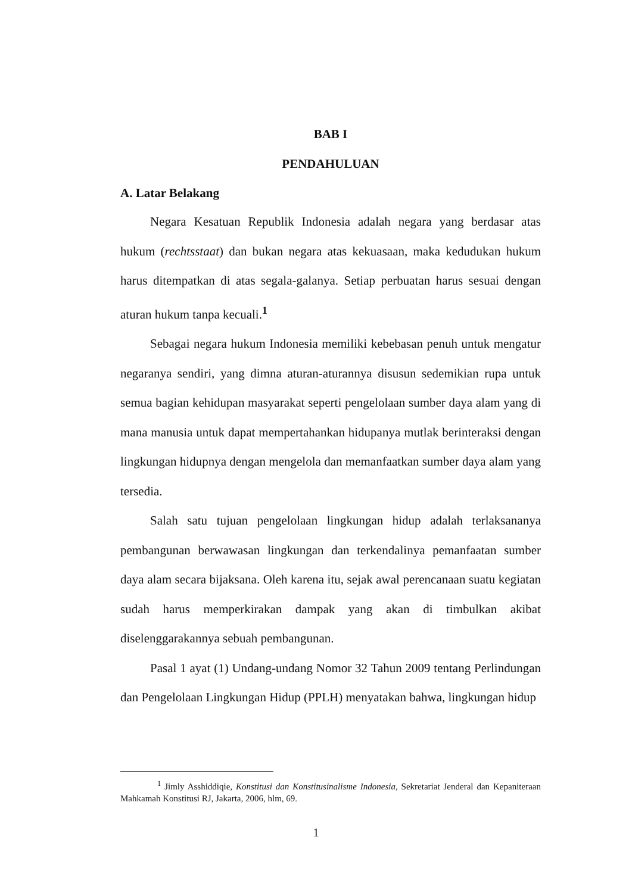BAB I
PENDAHULUAN
A. Latar Belakang
Negara Kesatuan Republik Indonesia adalah negara yang berdasar atas hukum (rechtsstaat) dan bukan negara atas kekuasaan, maka kedudukan hukum harus ditempatkan di atas segala-galanya. Setiap perbuatan harus sesuai dengan aturan hukum tanpa kecuali.<sup>1</sup>
Sebagai negara hukum Indonesia memiliki kebebasan penuh untuk mengatur negaranya sendiri, yang dimna aturan-aturannya disusun sedemikian rupa untuk semua bagian kehidupan masyarakat seperti pengelolaan sumber daya alam yang di mana manusia untuk dapat mempertahankan hidupanya mutlak berinteraksi dengan lingkungan hidupnya dengan mengelola dan memanfaatkan sumber daya alam yang tersedia.
Salah satu tujuan pengelolaan lingkungan hidup adalah terlaksananya pembangunan berwawasan lingkungan dan terkendalinya pemanfaatan sumber daya alam secara bijaksana. Oleh karena itu, sejak awal perencanaan suatu kegiatan sudah harus memperkirakan dampak yang akan di timbulkan akibat diselenggarakannya sebuah pembangunan.
Pasal 1 ayat (1) Undang-undang Nomor 32 Tahun 2009 tentang Perlindungan dan Pengelolaan Lingkungan Hidup (PPLH) menyatakan bahwa, lingkungan hidup
<sup>1</sup> Jimly Asshiddiqie, Konstitusi dan Konstitusinalisme Indonesia, Sekretariat Jenderal dan Kepaniteraan Mahkamah Konstitusi RJ, Jakarta, 2006, hlm, 69.
1